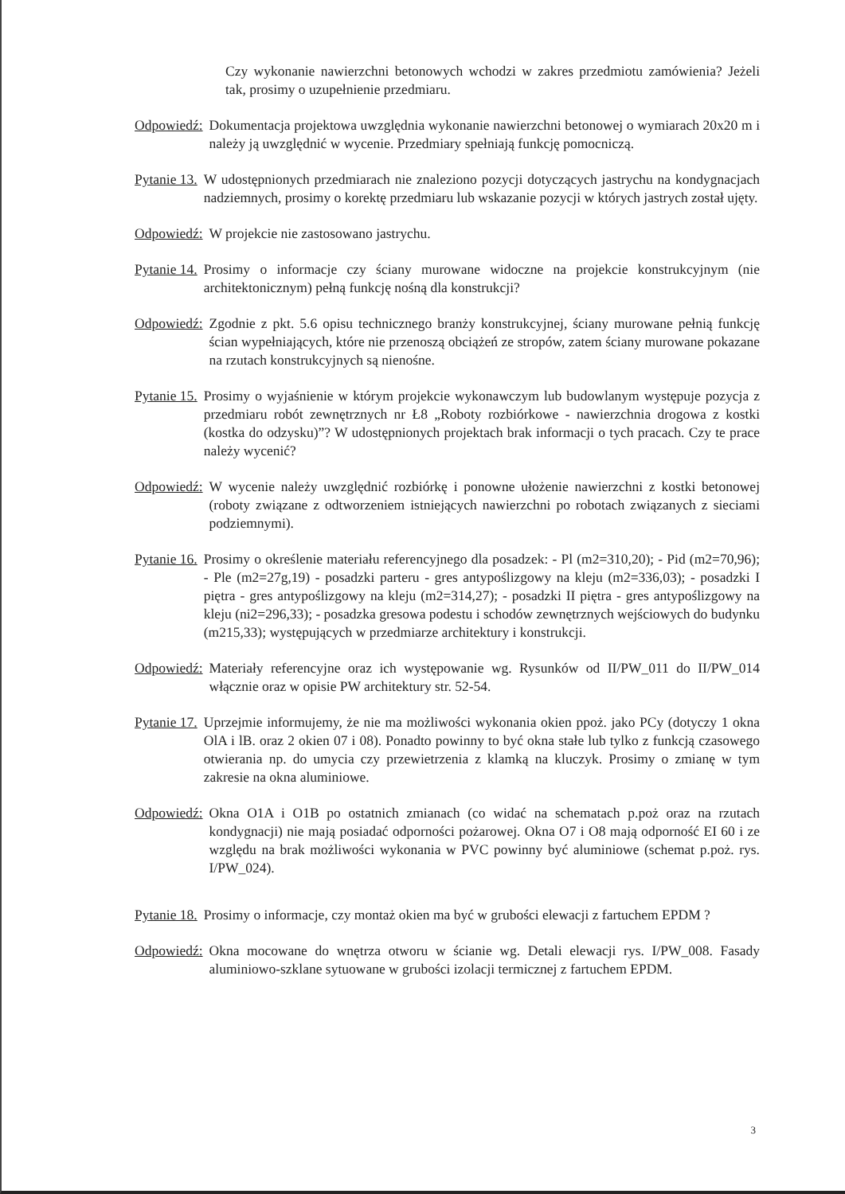Czy wykonanie nawierzchni betonowych wchodzi w zakres przedmiotu zamówienia? Jeżeli tak, prosimy o uzupełnienie przedmiaru.
Odpowiedź: Dokumentacja projektowa uwzględnia wykonanie nawierzchni betonowej o wymiarach 20x20 m i należy ją uwzględnić w wycenie. Przedmiary spełniają funkcję pomocniczą.
Pytanie 13. W udostępnionych przedmiarach nie znaleziono pozycji dotyczących jastrychu na kondygnacjach nadziemnych, prosimy o korektę przedmiaru lub wskazanie pozycji w których jastrych został ujęty.
Odpowiedź: W projekcie nie zastosowano jastrychu.
Pytanie 14. Prosimy o informacje czy ściany murowane widoczne na projekcie konstrukcyjnym (nie architektonicznym) pełną funkcję nośną dla konstrukcji?
Odpowiedź: Zgodnie z pkt. 5.6 opisu technicznego branży konstrukcyjnej, ściany murowane pełnią funkcję ścian wypełniających, które nie przenoszą obciążeń ze stropów, zatem ściany murowane pokazane na rzutach konstrukcyjnych są nienośne.
Pytanie 15. Prosimy o wyjaśnienie w którym projekcie wykonawczym lub budowlanym występuje pozycja z przedmiaru robót zewnętrznych nr Ł8 „Roboty rozbiórkowe - nawierzchnia drogowa z kostki (kostka do odzysku)”? W udostępnionych projektach brak informacji o tych pracach. Czy te prace należy wycenić?
Odpowiedź: W wycenie należy uwzględnić rozbiórkę i ponowne ułożenie nawierzchni z kostki betonowej (roboty związane z odtworzeniem istniejących nawierzchni po robotach związanych z sieciami podziemnymi).
Pytanie 16. Prosimy o określenie materiału referencyjnego dla posadzek: - Pl (m2=310,20); - Pid (m2=70,96); - Ple (m2=27g,19) - posadzki parteru - gres antypoślizgowy na kleju (m2=336,03); - posadzki I piętra - gres antypoślizgowy na kleju (m2=314,27); - posadzki II piętra - gres antypoślizgowy na kleju (ni2=296,33); - posadzka gresowa podestu i schodów zewnętrznych wejściowych do budynku (m215,33); występujących w przedmiarze architektury i konstrukcji.
Odpowiedź: Materiały referencyjne oraz ich występowanie wg. Rysunków od II/PW_011 do II/PW_014 włącznie oraz w opisie PW architektury str. 52-54.
Pytanie 17. Uprzejmie informujemy, że nie ma możliwości wykonania okien ppoż. jako PCy (dotyczy 1 okna OlA i lB. oraz 2 okien 07 i 08). Ponadto powinny to być okna stałe lub tylko z funkcją czasowego otwierania np. do umycia czy przewietrzenia z klamką na kluczyk. Prosimy o zmianę w tym zakresie na okna aluminiowe.
Odpowiedź: Okna O1A i O1B po ostatnich zmianach (co widać na schematach p.poż oraz na rzutach kondygnacji) nie mają posiadać odporności pożarowej. Okna O7 i O8 mają odporność EI 60 i ze względu na brak możliwości wykonania w PVC powinny być aluminiowe (schemat p.poż. rys. I/PW_024).
Pytanie 18. Prosimy o informacje, czy montaż okien ma być w grubości elewacji z fartuchem EPDM ?
Odpowiedź: Okna mocowane do wnętrza otworu w ścianie wg. Detali elewacji rys. I/PW_008. Fasady aluminiowo-szklane sytuowane w grubości izolacji termicznej z fartuchem EPDM.
3